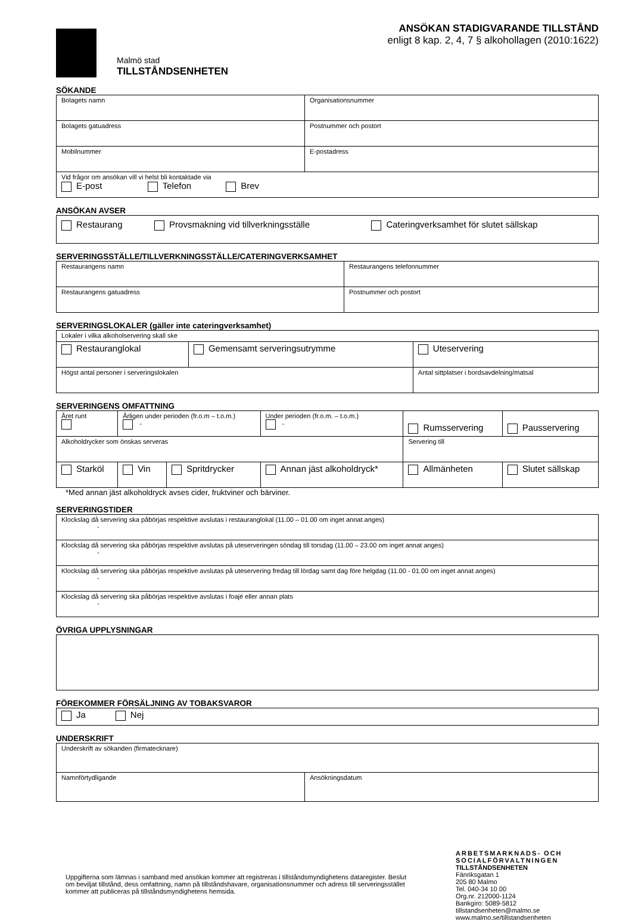Malmö stad
TILLSTÅNDSENHETEN
ANSÖKAN STADIGVARANDE TILLSTÅND
enligt 8 kap. 2, 4, 7 § alkohollagen (2010:1622)
SÖKANDE
| Bolagets namn | Organisationsnummer |
| Bolagets gatuadress | Postnummer och postort |
| Mobilnummer | E-postadress |
| Vid frågor om ansökan vill vi helst bli kontaktade via E-post Telefon Brev | |
ANSÖKAN AVSER
| Restaurang | Provsmakning vid tillverkningsställe | Cateringverksamhet för slutet sällskap |
SERVERINGSSTÄLLE/TILLVERKNINGSSTÄLLE/CATERINGVERKSAMHET
| Restaurangens namn | Restaurangens telefonnummer |
| Restaurangens gatuadress | Postnummer och postort |
SERVERINGSLOKALER (gäller inte cateringverksamhet)
| Lokaler i vilka alkoholservering skall ske | | |
| Restauranglokal | Gemensamt serveringsutrymme | Uteservering |
| Högst antal personer i serveringslokalen | | Antal sittplatser i bordsavdelning/matsal |
SERVERINGENS OMFATTNING
| Året runt | Årligen under perioden (fr.o.m – t.o.m.) - | | Under perioden (fr.o.m. – t.o.m.) - | Rumsservering | Pausservering |
| Alkoholdrycker som önskas serveras | | | | Servering till | |
| Starköl | Vin | Spritdrycker | Annan jäst alkoholdryck* | Allmänheten | Slutet sällskap |
*Med annan jäst alkoholdryck avses cider, fruktviner och bärviner.
SERVERINGSTIDER
| Klockslag då servering ska påbörjas respektive avslutas i restauranglokal (11.00 – 01.00 om inget annat anges) - |
| Klockslag då servering ska påbörjas respektive avslutas på uteserveringen söndag till torsdag (11.00 – 23.00 om inget annat anges) - |
| Klockslag då servering ska påbörjas respektive avslutas på uteservering fredag till lördag samt dag före helgdag (11.00 - 01.00 om inget annat anges) - |
| Klockslag då servering ska påbörjas respektive avslutas i foajé eller annan plats - |
ÖVRIGA UPPLYSNINGAR
FÖREKOMMER FÖRSÄLJNING AV TOBAKSVAROR
| Ja Nej |
UNDERSKRIFT
| Underskrift av sökanden (firmatecknare) | |
| Namnförtydligande | Ansökningsdatum |
Uppgifterna som lämnas i samband med ansökan kommer att registreras i tillståndsmyndighetens dataregister. Beslut om beviljat tillstånd, dess omfattning, namn på tillståndshavare, organisationsnummer och adress till serveringsstället kommer att publiceras på tillståndsmyndighetens hemsida.
ARBETSMARKNADS- OCH SOCIALFÖRVALTNINGEN
TILLSTÅNDSENHETEN
Fänriksgatan 1
205 80 Malmo
Tel. 040-34 10 00
Org.nr. 212000-1124
Bankgiro: 5089-5812
tillstandsenheten@malmo.se
www.malmo.se/tillstandsenheten